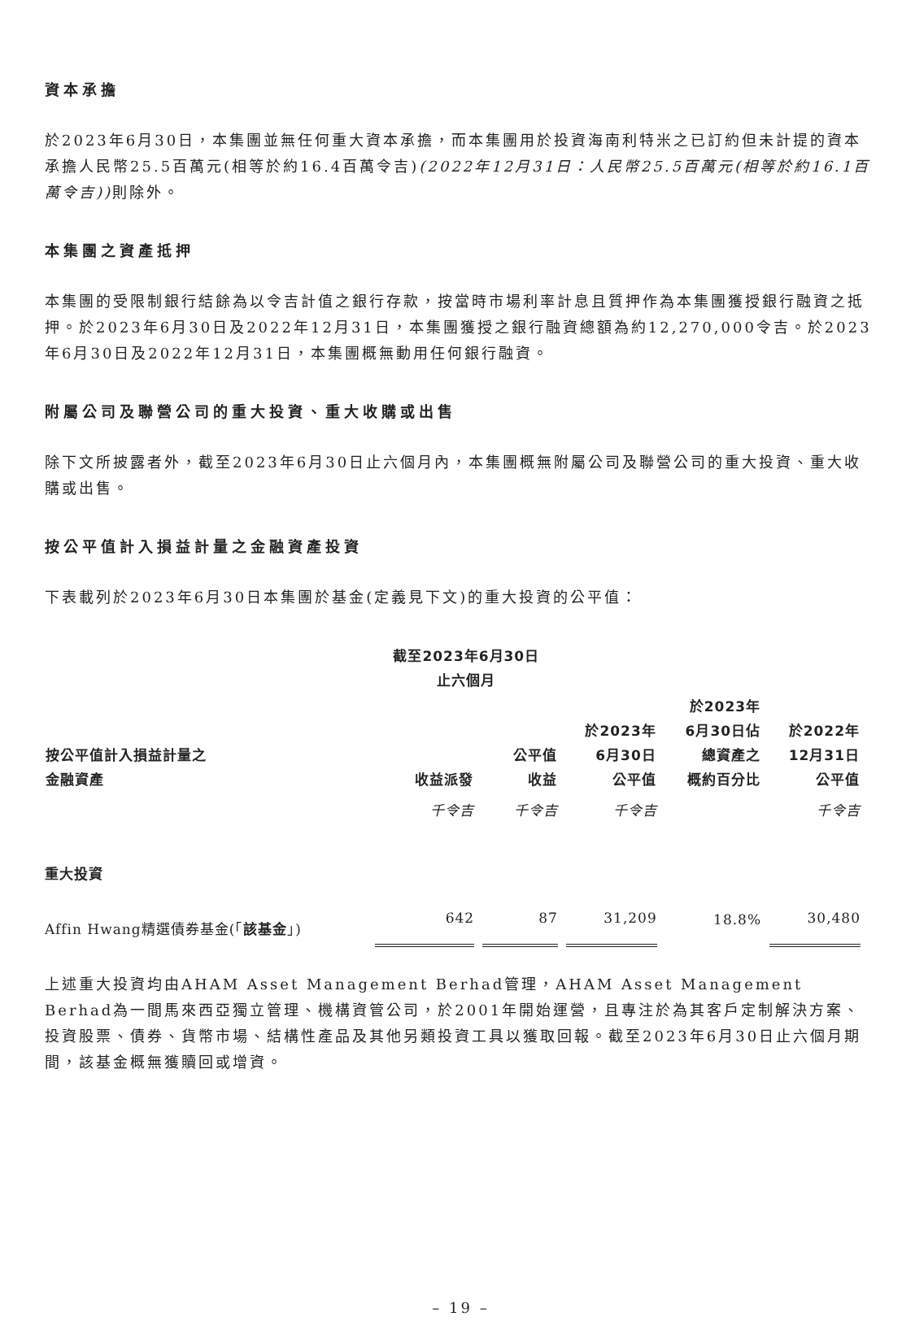資本承擔
於2023年6月30日，本集團並無任何重大資本承擔，而本集團用於投資海南利特米之已訂約但未計提的資本承擔人民幣25.5百萬元(相等於約16.4百萬令吉)(2022年12月31日：人民幣25.5百萬元(相等於約16.1百萬令吉)) 則除外。
本集團之資產抵押
本集團的受限制銀行結餘為以令吉計值之銀行存款，按當時市場利率計息且質押作為本集團獲授銀行融資之抵押。於2023年6月30日及2022年12月31日，本集團獲授之銀行融資總額為約12,270,000令吉。於2023年6月30日及2022年12月31日，本集團概無動用任何銀行融資。
附屬公司及聯營公司的重大投資、重大收購或出售
除下文所披露者外，截至2023年6月30日止六個月內，本集團概無附屬公司及聯營公司的重大投資、重大收購或出售。
按公平值計入損益計量之金融資產投資
下表載列於2023年6月30日本集團於基金(定義見下文)的重大投資的公平值：
| | 截至2023年6月30日 止六個月 | | | | |
| --- | --- | --- | --- | --- | --- |
| 按公平值計入損益計量之 金融資產 | 收益派發 | 公平值 收益 | 於2023年 6月30日 公平值 | 於2023年 6月30日佔 總資產之 概約百分比 | 於2022年 12月31日 公平值 |
| | 千令吉 | 千令吉 | 千令吉 | | 千令吉 |
| 重大投資 | | | | | |
| Affin Hwang精選債券基金(「 該基金 」) | 642 | 87 | 31,209 | 18.8% | 30,480 |
上述重大投資均由AHAM Asset Management Berhad管理，AHAM Asset Management Berhad為一間馬來西亞獨立管理、機構資管公司，於2001年開始運營，且專注於為其客戶定制解決方案、投資股票、債券、貨幣市場、結構性產品及其他另類投資工具以獲取回報。截至2023年6月30日止六個月期間，該基金概無獲贖回或增資。
– 19 –